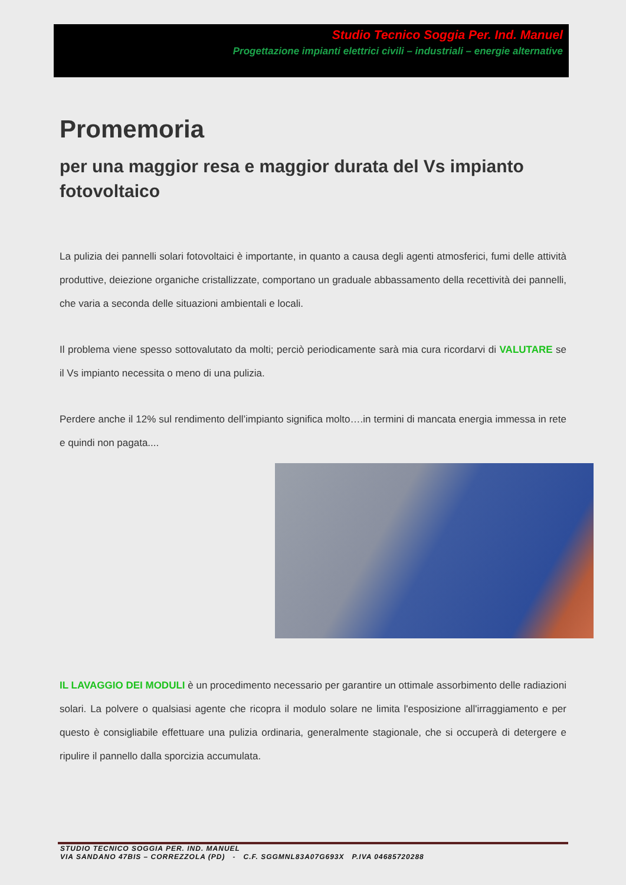Studio Tecnico Soggia Per. Ind. Manuel
Progettazione impianti elettrici civili – industriali – energie alternative
Promemoria
per una maggior resa e maggior durata del Vs impianto fotovoltaico
La pulizia dei pannelli solari fotovoltaici è importante, in quanto a causa degli agenti atmosferici, fumi delle attività produttive, deiezione organiche cristallizzate, comportano un graduale abbassamento della recettività dei pannelli, che varia a seconda delle situazioni ambientali e locali.
Il problema viene spesso sottovalutato da molti; perciò periodicamente sarà mia cura ricordarvi di VALUTARE se il Vs impianto necessita o meno di una pulizia.
Perdere anche il 12% sul rendimento dell’impianto significa molto….in termini di mancata energia immessa in rete e quindi non pagata....
IL LAVAGGIO DEI MODULI è un procedimento necessario per garantire un ottimale assorbimento delle radiazioni solari. La polvere o qualsiasi agente che ricopra il modulo solare ne limita l'esposizione all'irraggiamento e per questo è consigliabile effettuare una pulizia ordinaria, generalmente stagionale, che si occuperà di detergere e ripulire il pannello dalla sporcizia accumulata.
STUDIO TECNICO SOGGIA PER. IND. MANUEL
VIA SANDANO 47BIS – CORREZZOLA (PD) - C.F. SGGMNL83A07G693X P.IVA 04685720288